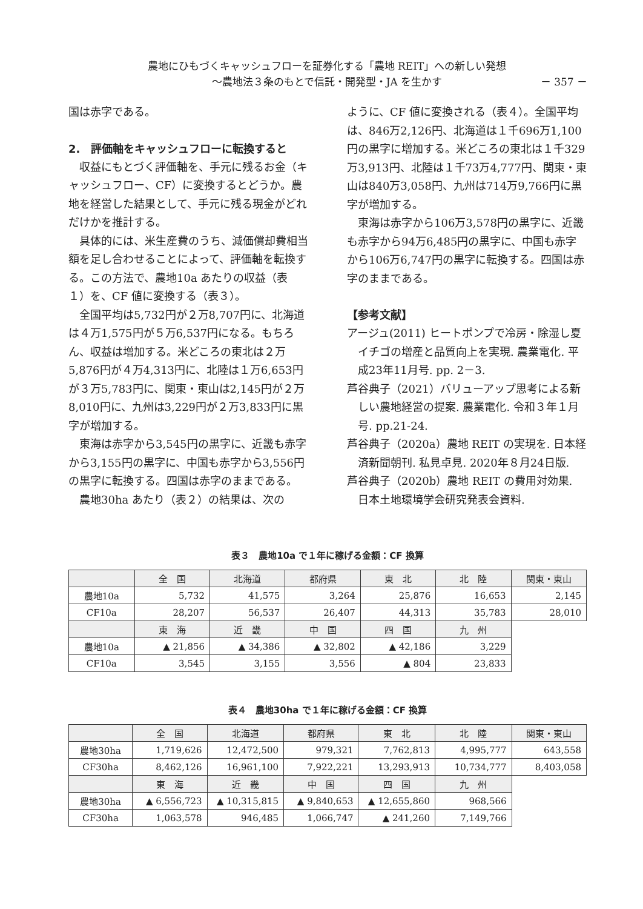農地にひもづくキャッシュフローを証券化する「農地 REIT」への新しい発想
～農地法３条のもとで信託・開発型・JA を生かす
－ 357 －
国は赤字である。
2.　評価軸をキャッシュフローに転換すると
収益にもとづく評価軸を、手元に残るお金（キャッシュフロー、CF）に変換するとどうか。農地を経営した結果として、手元に残る現金がどれだけかを推計する。
具体的には、米生産費のうち、減価償却費相当額を足し合わせることによって、評価軸を転換する。この方法で、農地10a あたりの収益（表１）を、CF 値に変換する（表３）。
全国平均は5,732円が２万8,707円に、北海道は４万1,575円が５万6,537円になる。もちろん、収益は増加する。米どころの東北は２万5,876円が４万4,313円に、北陸は１万6,653円が３万5,783円に、関東・東山は2,145円が２万8,010円に、九州は3,229円が２万3,833円に黒字が増加する。
東海は赤字から3,545円の黒字に、近畿も赤字から3,155円の黒字に、中国も赤字から3,556円の黒字に転換する。四国は赤字のままである。
農地30ha あたり（表２）の結果は、次の
ように、CF 値に変換される（表４）。全国平均は、846万2,126円、北海道は１千696万1,100円の黒字に増加する。米どころの東北は１千329万3,913円、北陸は１千73万4,777円、関東・東山は840万3,058円、九州は714万9,766円に黒字が増加する。
東海は赤字から106万3,578円の黒字に、近畿も赤字から94万6,485円の黒字に、中国も赤字から106万6,747円の黒字に転換する。四国は赤字のままである。
【参考文献】
アージュ(2011) ヒートポンプで冷房・除湿し夏イチゴの増産と品質向上を実現. 農業電化. 平成23年11月号. pp. 2－3.
芦谷典子（2021）バリューアップ思考による新しい農地経営の提案. 農業電化. 令和３年１月号. pp.21-24.
芦谷典子（2020a）農地 REIT の実現を. 日本経済新聞朝刊. 私見卓見. 2020年８月24日版.
芦谷典子（2020b）農地 REIT の費用対効果. 日本土地環境学会研究発表会資料.
表３　農地10a で１年に稼げる金額：CF 換算
| | 全 国 | 北海道 | 都府県 | 東 北 | 北 陸 | 関東・東山 |
| 農地10a | 5,732 | 41,575 | 3,264 | 25,876 | 16,653 | 2,145 |
| CF10a | 28,207 | 56,537 | 26,407 | 44,313 | 35,783 | 28,010 |
| | 東 海 | 近 畿 | 中 国 | 四 国 | 九 州 | |
| 農地10a | ▲ 21,856 | ▲ 34,386 | ▲ 32,802 | ▲ 42,186 | 3,229 | |
| CF10a | 3,545 | 3,155 | 3,556 | ▲ 804 | 23,833 | |
表４　農地30ha で１年に稼げる金額：CF 換算
| | 全 国 | 北海道 | 都府県 | 東 北 | 北 陸 | 関東・東山 |
| 農地30ha | 1,719,626 | 12,472,500 | 979,321 | 7,762,813 | 4,995,777 | 643,558 |
| CF30ha | 8,462,126 | 16,961,100 | 7,922,221 | 13,293,913 | 10,734,777 | 8,403,058 |
| | 東 海 | 近 畿 | 中 国 | 四 国 | 九 州 | |
| 農地30ha | ▲ 6,556,723 | ▲ 10,315,815 | ▲ 9,840,653 | ▲ 12,655,860 | 968,566 | |
| CF30ha | 1,063,578 | 946,485 | 1,066,747 | ▲ 241,260 | 7,149,766 | |